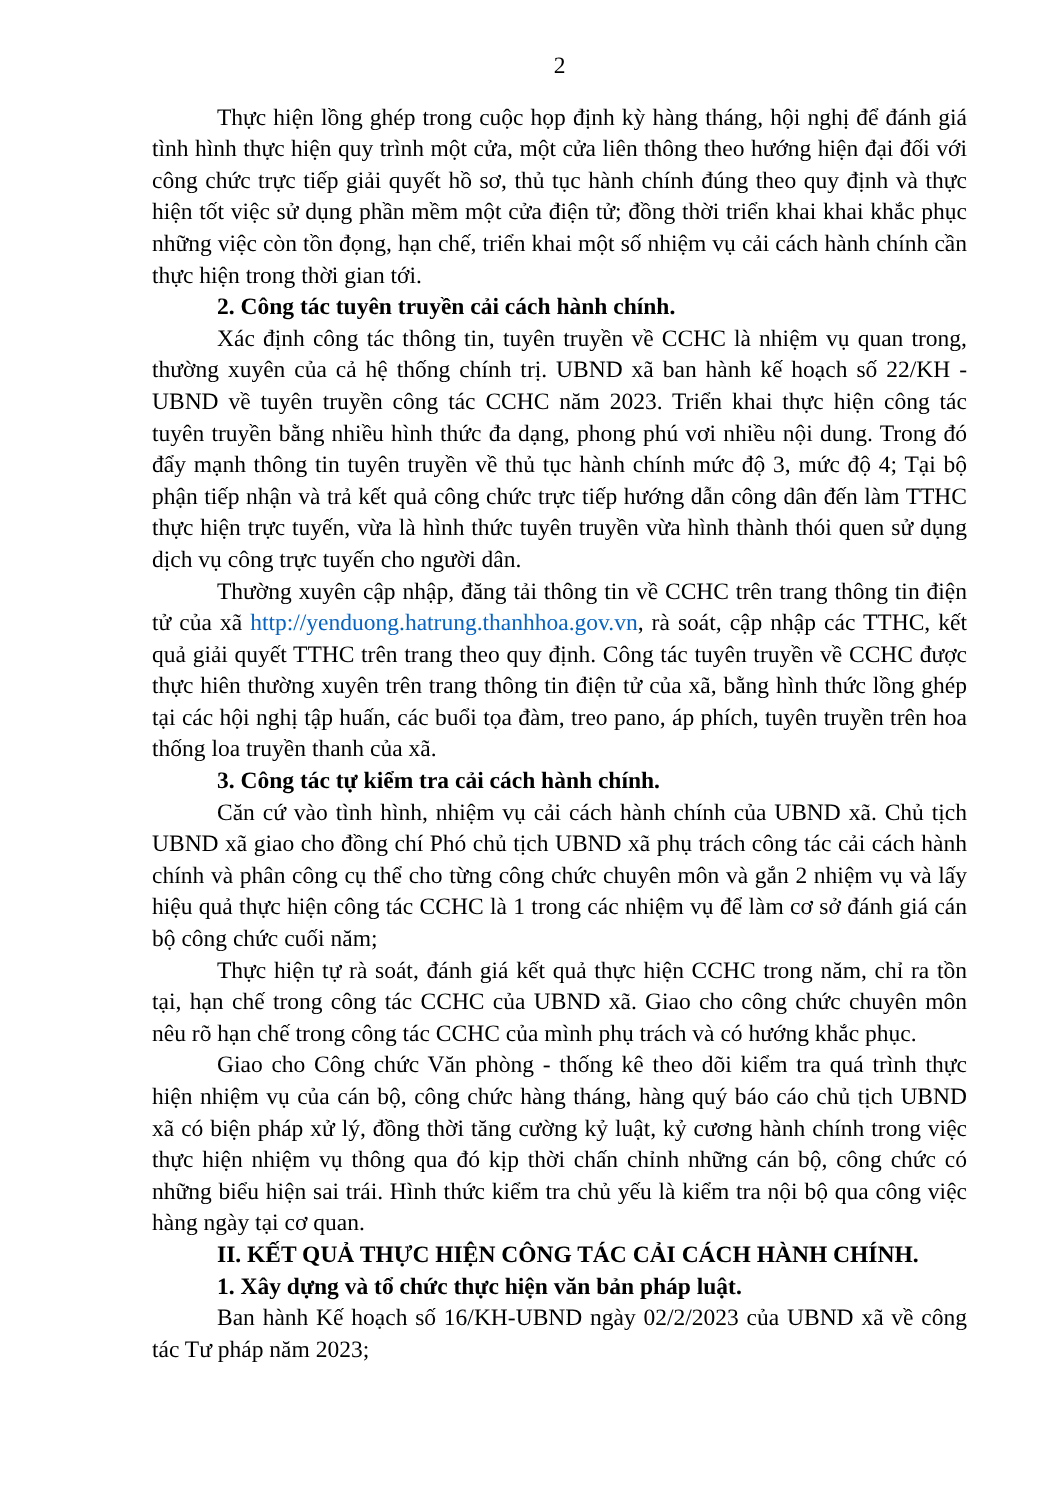2
Thực hiện lồng ghép trong cuộc họp định kỳ hàng tháng, hội nghị để đánh giá tình hình thực hiện quy trình một cửa, một cửa liên thông theo hướng hiện đại đối với công chức trực tiếp giải quyết hồ sơ, thủ tục hành chính đúng theo quy định và thực hiện tốt việc sử dụng phần mềm một cửa điện tử; đồng thời triển khai khai khắc phục những việc còn tồn đọng, hạn chế, triển khai một số nhiệm vụ cải cách hành chính cần thực hiện trong thời gian tới.
2. Công tác tuyên truyền cải cách hành chính.
Xác định công tác thông tin, tuyên truyền về CCHC là nhiệm vụ quan trong, thường xuyên của cả hệ thống chính trị. UBND xã ban hành kế hoạch số 22/KH - UBND về tuyên truyền công tác CCHC năm 2023. Triển khai thực hiện công tác tuyên truyền bằng nhiều hình thức đa dạng, phong phú vơi nhiều nội dung. Trong đó đẩy mạnh thông tin tuyên truyền về thủ tục hành chính mức độ 3, mức độ 4; Tại bộ phận tiếp nhận và trả kết quả công chức trực tiếp hướng dẫn công dân đến làm TTHC thực hiện trực tuyến, vừa là hình thức tuyên truyền vừa hình thành thói quen sử dụng dịch vụ công trực tuyến cho người dân.
Thường xuyên cập nhập, đăng tải thông tin về CCHC trên trang thông tin điện tử của xã http://yenduong.hatrung.thanhhoa.gov.vn, rà soát, cập nhập các TTHC, kết quả giải quyết TTHC trên trang theo quy định. Công tác tuyên truyền về CCHC được thực hiên thường xuyên trên trang thông tin điện tử của xã, bằng hình thức lồng ghép tại các hội nghị tập huấn, các buổi tọa đàm, treo pano, áp phích, tuyên truyền trên hoa thống loa truyền thanh của xã.
3. Công tác tự kiểm tra cải cách hành chính.
Căn cứ vào tình hình, nhiệm vụ cải cách hành chính của UBND xã. Chủ tịch UBND xã giao cho đồng chí Phó chủ tịch UBND xã phụ trách công tác cải cách hành chính và phân công cụ thể cho từng công chức chuyên môn và gắn 2 nhiệm vụ và lấy hiệu quả thực hiện công tác CCHC là 1 trong các nhiệm vụ để làm cơ sở đánh giá cán bộ công chức cuối năm;
Thực hiện tự rà soát, đánh giá kết quả thực hiện CCHC trong năm, chỉ ra tồn tại, hạn chế trong công tác CCHC của UBND xã. Giao cho công chức chuyên môn nêu rõ hạn chế trong công tác CCHC của mình phụ trách và có hướng khắc phục.
Giao cho Công chức Văn phòng - thống kê theo dõi kiểm tra quá trình thực hiện nhiệm vụ của cán bộ, công chức hàng tháng, hàng quý báo cáo chủ tịch UBND xã có biện pháp xử lý, đồng thời tăng cường kỷ luật, kỷ cương hành chính trong việc thực hiện nhiệm vụ thông qua đó kịp thời chấn chỉnh những cán bộ, công chức có những biểu hiện sai trái. Hình thức kiểm tra chủ yếu là kiểm tra nội bộ qua công việc hàng ngày tại cơ quan.
II. KẾT QUẢ THỰC HIỆN CÔNG TÁC CẢI CÁCH HÀNH CHÍNH.
1. Xây dựng và tổ chức thực hiện văn bản pháp luật.
Ban hành Kế hoạch số 16/KH-UBND ngày 02/2/2023 của UBND xã về công tác Tư pháp năm 2023;